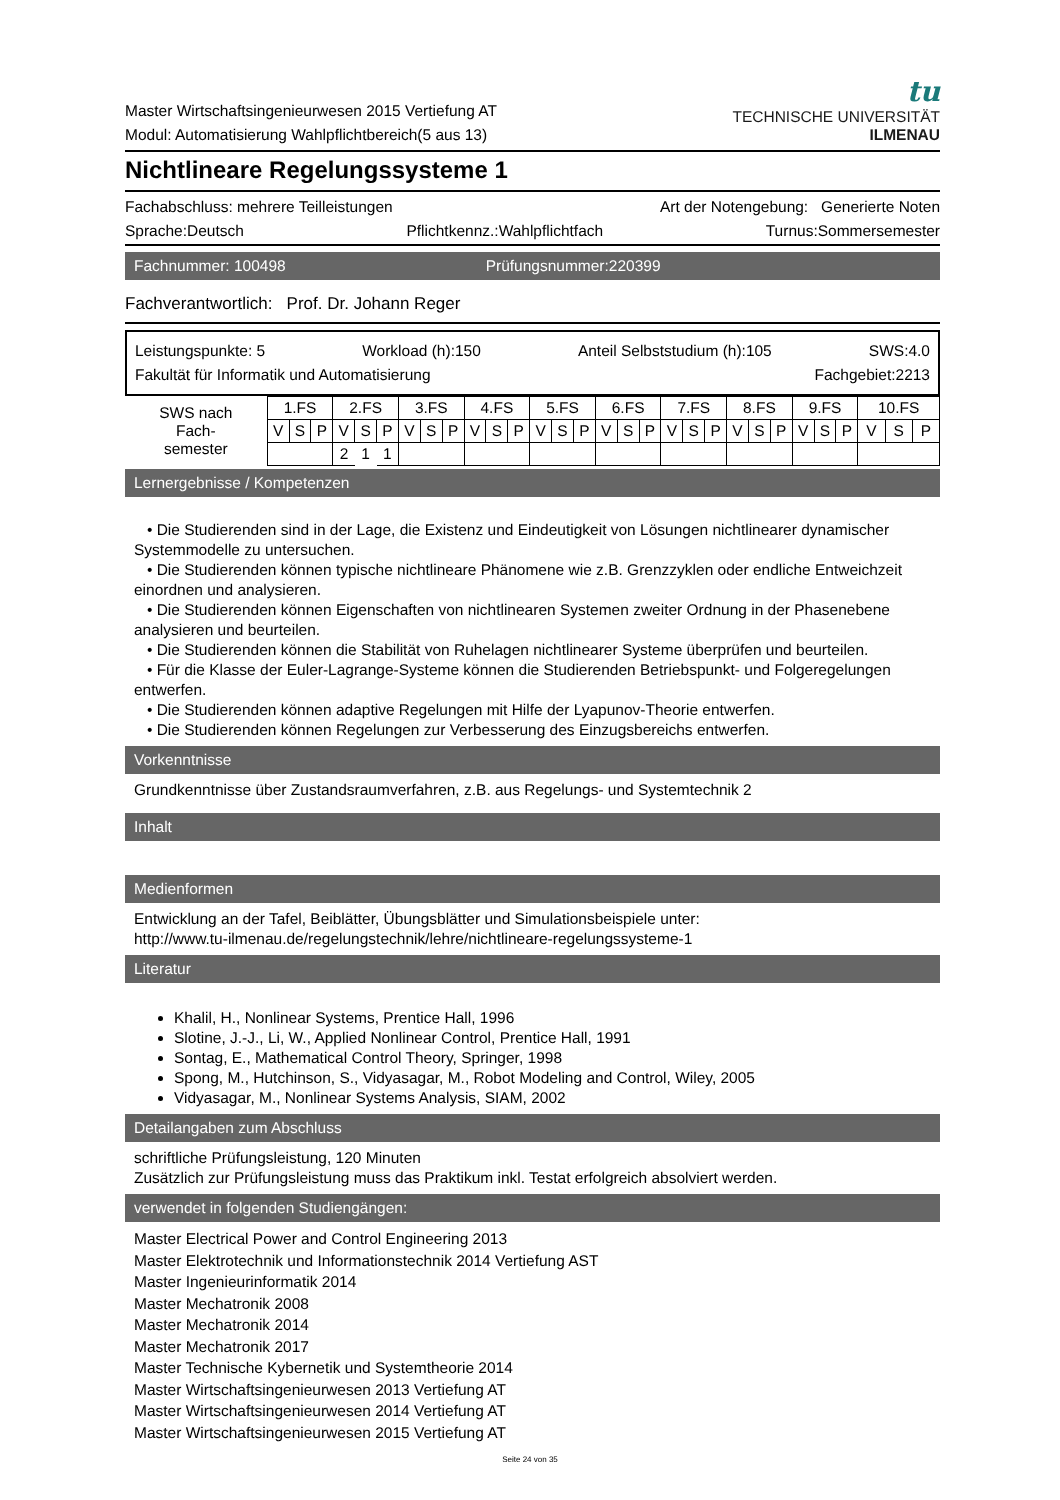Master Wirtschaftsingenieurwesen 2015 Vertiefung AT
Modul: Automatisierung Wahlpflichtbereich(5 aus 13)
tu
TECHNISCHE UNIVERSITÄT
ILMENAU
Nichtlineare Regelungssysteme 1
Fachabschluss: mehrere Teilleistungen Art der Notengebung: Generierte Noten
Sprache:Deutsch Pflichtkennz.:Wahlpflichtfach Turnus:Sommersemester
Fachnummer: 100498 Prüfungsnummer:220399
Fachverantwortlich: Prof. Dr. Johann Reger
Leistungspunkte: 5 Workload (h):150 Anteil Selbststudium (h):105 SWS:4.0
Fakultät für Informatik und Automatisierung Fachgebiet:2213
| SWS nach Fach- semester | 1.FS | | | 2.FS | | | 3.FS | | | 4.FS | | | 5.FS | | | 6.FS | | | 7.FS | | | 8.FS | | | 9.FS | | | 10.FS | | |
| --- | --- | --- | --- | --- | --- | --- | --- | --- | --- | --- | --- | --- | --- | --- | --- | --- | --- | --- | --- | --- | --- | --- | --- | --- | --- | --- | --- | --- | --- | --- |
| | V | S | P | V | S | P | V | S | P | V | S | P | V | S | P | V | S | P | V | S | P | V | S | P | V | S | P | V | S | P |
| | | | | 2 | 1 | 1 | | | | | | | | | | | | | | | | | | | | | | | | |
Lernergebnisse / Kompetenzen
• Die Studierenden sind in der Lage, die Existenz und Eindeutigkeit von Lösungen nichtlinearer dynamischer Systemmodelle zu untersuchen.
• Die Studierenden können typische nichtlineare Phänomene wie z.B. Grenzzyklen oder endliche Entweichzeit einordnen und analysieren.
• Die Studierenden können Eigenschaften von nichtlinearen Systemen zweiter Ordnung in der Phasenebene analysieren und beurteilen.
• Die Studierenden können die Stabilität von Ruhelagen nichtlinearer Systeme überprüfen und beurteilen.
• Für die Klasse der Euler-Lagrange-Systeme können die Studierenden Betriebspunkt- und Folgeregelungen entwerfen.
• Die Studierenden können adaptive Regelungen mit Hilfe der Lyapunov-Theorie entwerfen.
• Die Studierenden können Regelungen zur Verbesserung des Einzugsbereichs entwerfen.
Vorkenntnisse
Grundkenntnisse über Zustandsraumverfahren, z.B. aus Regelungs- und Systemtechnik 2
Inhalt
Medienformen
Entwicklung an der Tafel, Beiblätter, Übungsblätter und Simulationsbeispiele unter:
http://www.tu-ilmenau.de/regelungstechnik/lehre/nichtlineare-regelungssysteme-1
Literatur
Khalil, H., Nonlinear Systems, Prentice Hall, 1996
Slotine, J.-J., Li, W., Applied Nonlinear Control, Prentice Hall, 1991
Sontag, E., Mathematical Control Theory, Springer, 1998
Spong, M., Hutchinson, S., Vidyasagar, M., Robot Modeling and Control, Wiley, 2005
Vidyasagar, M., Nonlinear Systems Analysis, SIAM, 2002
Detailangaben zum Abschluss
schriftliche Prüfungsleistung, 120 Minuten
Zusätzlich zur Prüfungsleistung muss das Praktikum inkl. Testat erfolgreich absolviert werden.
verwendet in folgenden Studiengängen:
Master Electrical Power and Control Engineering 2013
Master Elektrotechnik und Informationstechnik 2014 Vertiefung AST
Master Ingenieurinformatik 2014
Master Mechatronik 2008
Master Mechatronik 2014
Master Mechatronik 2017
Master Technische Kybernetik und Systemtheorie 2014
Master Wirtschaftsingenieurwesen 2013 Vertiefung AT
Master Wirtschaftsingenieurwesen 2014 Vertiefung AT
Master Wirtschaftsingenieurwesen 2015 Vertiefung AT
Seite 24 von 35